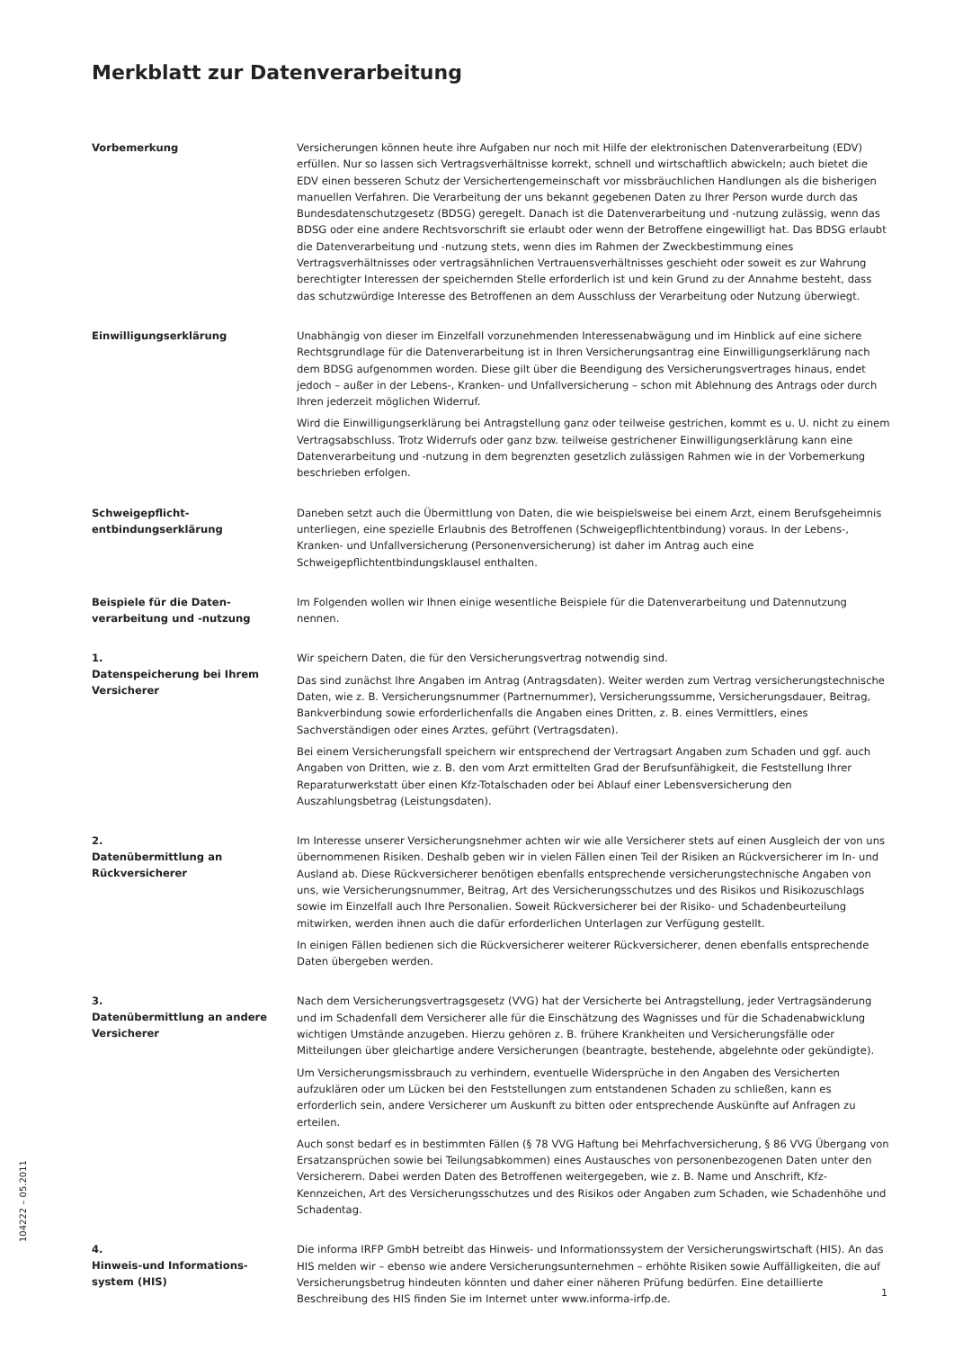Merkblatt zur Datenverarbeitung
Vorbemerkung
Versicherungen können heute ihre Aufgaben nur noch mit Hilfe der elektronischen Datenverarbeitung (EDV) erfüllen. Nur so lassen sich Vertragsverhältnisse korrekt, schnell und wirtschaftlich abwickeln; auch bietet die EDV einen besseren Schutz der Versichertengemeinschaft vor missbräuchlichen Handlungen als die bisherigen manuellen Verfahren. Die Verarbeitung der uns bekannt gegebenen Daten zu Ihrer Person wurde durch das Bundesdatenschutzgesetz (BDSG) geregelt. Danach ist die Datenverarbeitung und -nutzung zulässig, wenn das BDSG oder eine andere Rechtsvorschrift sie erlaubt oder wenn der Betroffene eingewilligt hat. Das BDSG erlaubt die Datenverarbeitung und -nutzung stets, wenn dies im Rahmen der Zweckbestimmung eines Vertragsverhältnisses oder vertragsähnlichen Vertrauensverhältnisses geschieht oder soweit es zur Wahrung berechtigter Interessen der speichernden Stelle erforderlich ist und kein Grund zu der Annahme besteht, dass das schutzwürdige Interesse des Betroffenen an dem Ausschluss der Verarbeitung oder Nutzung überwiegt.
Einwilligungserklärung
Unabhängig von dieser im Einzelfall vorzunehmenden Interessenabwägung und im Hinblick auf eine sichere Rechtsgrundlage für die Datenverarbeitung ist in Ihren Versicherungsantrag eine Einwilligungserklärung nach dem BDSG aufgenommen worden. Diese gilt über die Beendigung des Versicherungsvertrages hinaus, endet jedoch – außer in der Lebens-, Kranken- und Unfallversicherung – schon mit Ablehnung des Antrags oder durch Ihren jederzeit möglichen Widerruf.
Wird die Einwilligungserklärung bei Antragstellung ganz oder teilweise gestrichen, kommt es u. U. nicht zu einem Vertragsabschluss. Trotz Widerrufs oder ganz bzw. teilweise gestrichener Einwilligungserklärung kann eine Datenverarbeitung und -nutzung in dem begrenzten gesetzlich zulässigen Rahmen wie in der Vorbemerkung beschrieben erfolgen.
Schweigepflicht-
entbindungserklärung
Daneben setzt auch die Übermittlung von Daten, die wie beispielsweise bei einem Arzt, einem Berufsgeheimnis unterliegen, eine spezielle Erlaubnis des Betroffenen (Schweigepflichtentbindung) voraus. In der Lebens-, Kranken- und Unfallversicherung (Personenversicherung) ist daher im Antrag auch eine Schweigepflichtentbindungsklausel enthalten.
Beispiele für die Daten-
verarbeitung und -nutzung
Im Folgenden wollen wir Ihnen einige wesentliche Beispiele für die Datenverarbeitung und Datennutzung nennen.
1.
Datenspeicherung bei Ihrem Versicherer
Wir speichern Daten, die für den Versicherungsvertrag notwendig sind.
Das sind zunächst Ihre Angaben im Antrag (Antragsdaten). Weiter werden zum Vertrag versicherungstechnische Daten, wie z. B. Versicherungsnummer (Partnernummer), Versicherungssumme, Versicherungsdauer, Beitrag, Bankverbindung sowie erforderlichenfalls die Angaben eines Dritten, z. B. eines Vermittlers, eines Sachverständigen oder eines Arztes, geführt (Vertragsdaten).
Bei einem Versicherungsfall speichern wir entsprechend der Vertragsart Angaben zum Schaden und ggf. auch Angaben von Dritten, wie z. B. den vom Arzt ermittelten Grad der Berufsunfähigkeit, die Feststellung Ihrer Reparaturwerkstatt über einen Kfz-Totalschaden oder bei Ablauf einer Lebensversicherung den Auszahlungsbetrag (Leistungsdaten).
2.
Datenübermittlung an Rückversicherer
Im Interesse unserer Versicherungsnehmer achten wir wie alle Versicherer stets auf einen Ausgleich der von uns übernommenen Risiken. Deshalb geben wir in vielen Fällen einen Teil der Risiken an Rückversicherer im In- und Ausland ab. Diese Rückversicherer benötigen ebenfalls entsprechende versicherungstechnische Angaben von uns, wie Versicherungsnummer, Beitrag, Art des Versicherungsschutzes und des Risikos und Risikozuschlags sowie im Einzelfall auch Ihre Personalien. Soweit Rückversicherer bei der Risiko- und Schadenbeurteilung mitwirken, werden ihnen auch die dafür erforderlichen Unterlagen zur Verfügung gestellt.
In einigen Fällen bedienen sich die Rückversicherer weiterer Rückversicherer, denen ebenfalls entsprechende Daten übergeben werden.
3.
Datenübermittlung an andere Versicherer
Nach dem Versicherungsvertragsgesetz (VVG) hat der Versicherte bei Antragstellung, jeder Vertragsänderung und im Schadenfall dem Versicherer alle für die Einschätzung des Wagnisses und für die Schadenabwicklung wichtigen Umstände anzugeben. Hierzu gehören z. B. frühere Krankheiten und Versicherungsfälle oder Mitteilungen über gleichartige andere Versicherungen (beantragte, bestehende, abgelehnte oder gekündigte).
Um Versicherungsmissbrauch zu verhindern, eventuelle Widersprüche in den Angaben des Versicherten aufzuklären oder um Lücken bei den Feststellungen zum entstandenen Schaden zu schließen, kann es erforderlich sein, andere Versicherer um Auskunft zu bitten oder entsprechende Auskünfte auf Anfragen zu erteilen.
Auch sonst bedarf es in bestimmten Fällen (§ 78 VVG Haftung bei Mehrfachversicherung, § 86 VVG Übergang von Ersatzansprüchen sowie bei Teilungsabkommen) eines Austausches von personenbezogenen Daten unter den Versicherern. Dabei werden Daten des Betroffenen weitergegeben, wie z. B. Name und Anschrift, Kfz-Kennzeichen, Art des Versicherungsschutzes und des Risikos oder Angaben zum Schaden, wie Schadenhöhe und Schadentag.
4.
Hinweis-und Informations-
system (HIS)
Die informa IRFP GmbH betreibt das Hinweis- und Informationssystem der Versicherungswirtschaft (HIS). An das HIS melden wir – ebenso wie andere Versicherungsunternehmen – erhöhte Risiken sowie Auffälligkeiten, die auf Versicherungsbetrug hindeuten könnten und daher einer näheren Prüfung bedürfen. Eine detaillierte Beschreibung des HIS finden Sie im Internet unter www.informa-irfp.de.
104222 – 05.2011
1